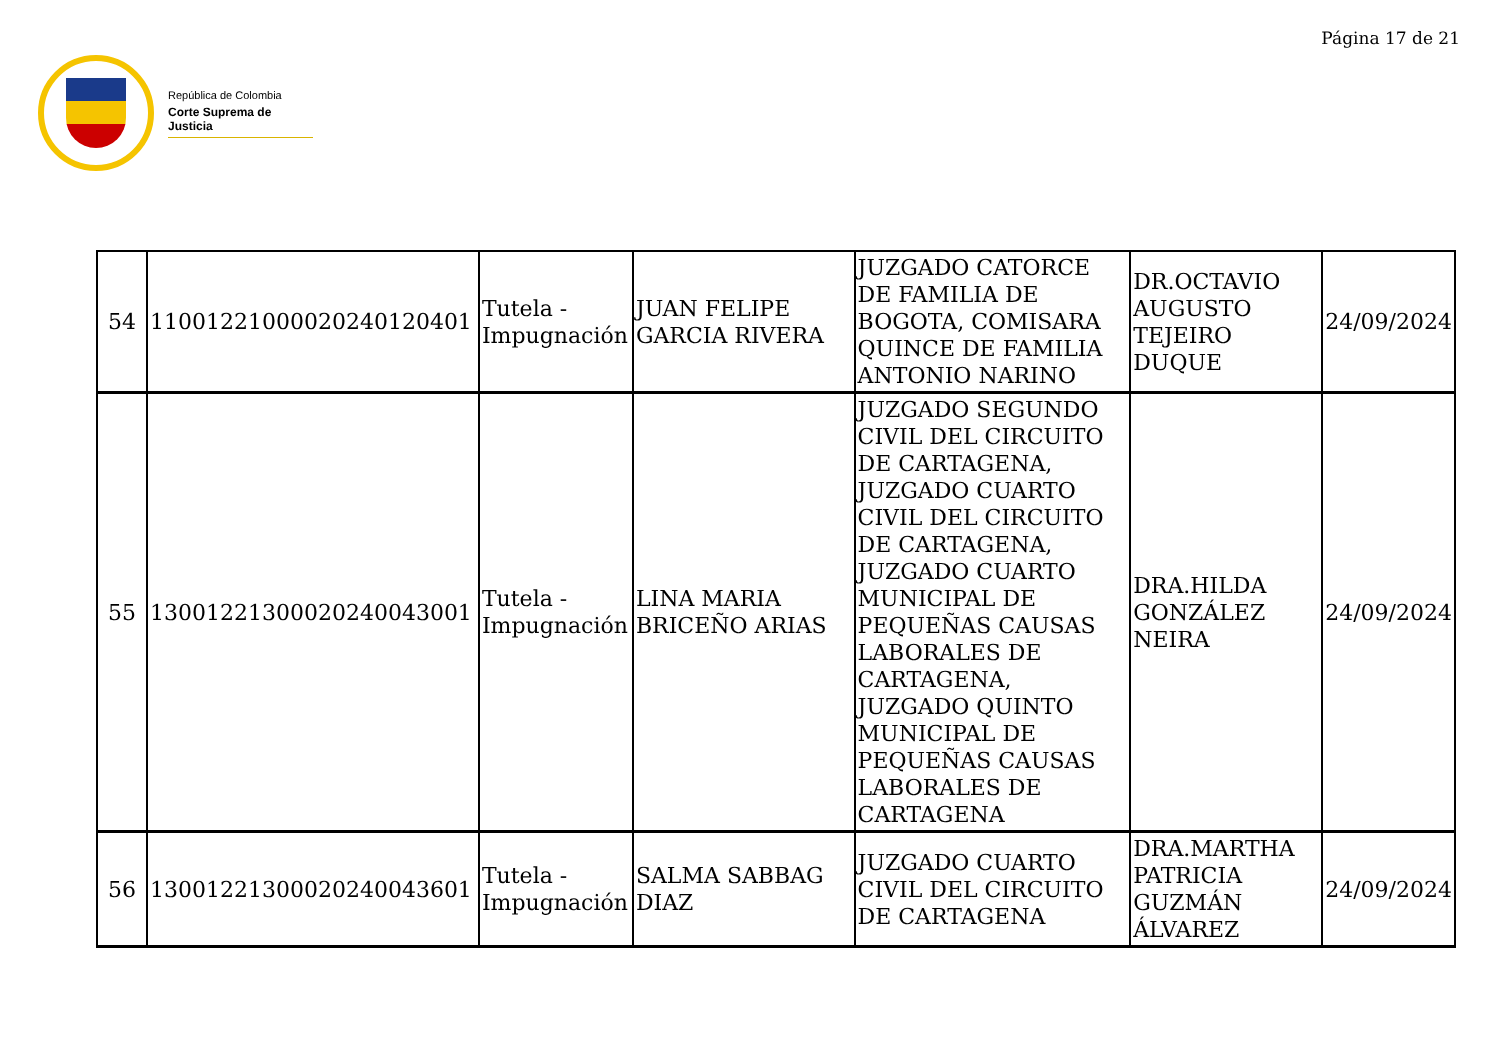Página 17 de 21
República de Colombia
Corte Suprema de Justicia
| 54 | 11001221000020240120401 | Tutela - Impugnación | JUAN FELIPE GARCIA RIVERA | JUZGADO CATORCE DE FAMILIA DE BOGOTA, COMISARA QUINCE DE FAMILIA ANTONIO NARINO | DR.OCTAVIO AUGUSTO TEJEIRO DUQUE | 24/09/2024 |
| 55 | 13001221300020240043001 | Tutela - Impugnación | LINA MARIA BRICEÑO ARIAS | JUZGADO SEGUNDO CIVIL DEL CIRCUITO DE CARTAGENA, JUZGADO CUARTO CIVIL DEL CIRCUITO DE CARTAGENA, JUZGADO CUARTO MUNICIPAL DE PEQUEÑAS CAUSAS LABORALES DE CARTAGENA, JUZGADO QUINTO MUNICIPAL DE PEQUEÑAS CAUSAS LABORALES DE CARTAGENA | DRA.HILDA GONZÁLEZ NEIRA | 24/09/2024 |
| 56 | 13001221300020240043601 | Tutela - Impugnación | SALMA SABBAG DIAZ | JUZGADO CUARTO CIVIL DEL CIRCUITO DE CARTAGENA | DRA.MARTHA PATRICIA GUZMÁN ÁLVAREZ | 24/09/2024 |